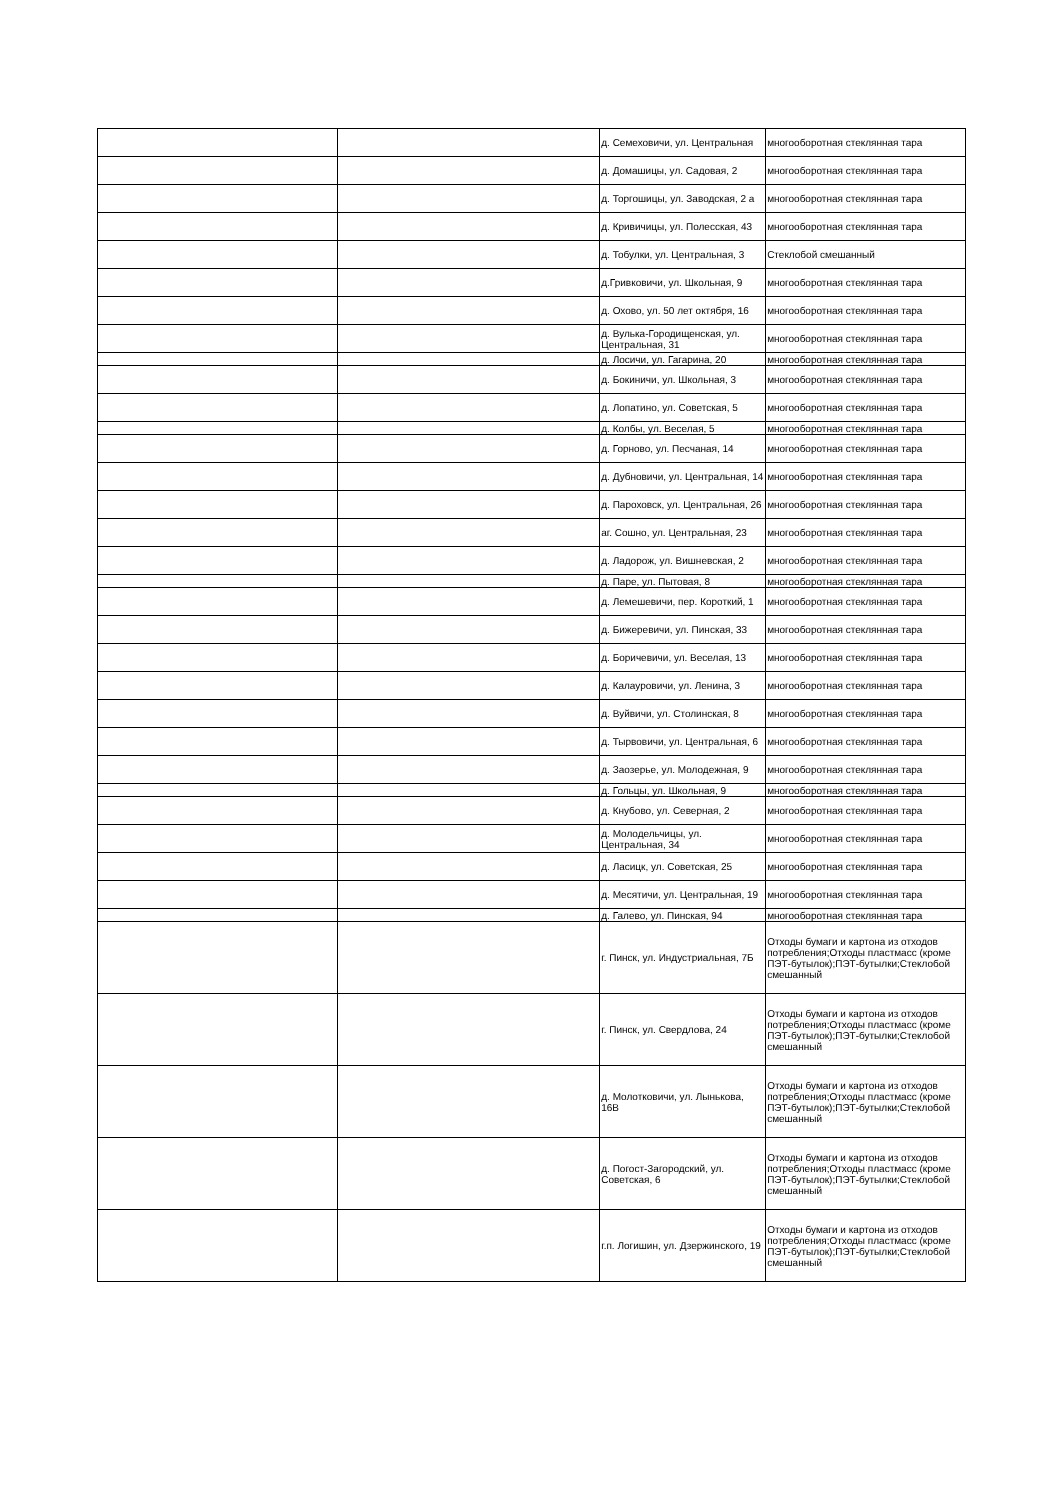| | | д. Семеховичи, ул. Центральная | многооборотная стеклянная тара |
| | | д. Домашицы, ул. Садовая, 2 | многооборотная стеклянная тара |
| | | д. Торгошицы, ул. Заводская, 2 а | многооборотная стеклянная тара |
| | | д. Кривичицы, ул. Полесская, 43 | многооборотная стеклянная тара |
| | | д. Тобулки, ул. Центральная, 3 | Стеклобой смешанный |
| | | д.Гривковичи, ул. Школьная, 9 | многооборотная стеклянная тара |
| | | д. Охово, ул. 50 лет октября, 16 | многооборотная стеклянная тара |
| | | д. Вулька-Городищенская, ул. Центральная, 31 | многооборотная стеклянная тара |
| | | д. Лосичи, ул. Гагарина, 20 | многооборотная стеклянная тара |
| | | д. Бокиничи, ул. Школьная, 3 | многооборотная стеклянная тара |
| | | д. Лопатино, ул. Советская, 5 | многооборотная стеклянная тара |
| | | д. Колбы, ул. Веселая, 5 | многооборотная стеклянная тара |
| | | д. Горново, ул. Песчаная, 14 | многооборотная стеклянная тара |
| | | д. Дубновичи, ул. Центральная, 14 | многооборотная стеклянная тара |
| | | д. Пароховск, ул. Центральная, 26 | многооборотная стеклянная тара |
| | | аг. Сошно, ул. Центральная, 23 | многооборотная стеклянная тара |
| | | д. Ладорож, ул. Вишневская, 2 | многооборотная стеклянная тара |
| | | д. Паре, ул. Пытовая, 8 | многооборотная стеклянная тара |
| | | д. Лемешевичи, пер. Короткий, 1 | многооборотная стеклянная тара |
| | | д. Бижеревичи, ул. Пинская, 33 | многооборотная стеклянная тара |
| | | д. Боричевичи, ул. Веселая, 13 | многооборотная стеклянная тара |
| | | д. Калауровичи, ул. Ленина, 3 | многооборотная стеклянная тара |
| | | д. Вуйвичи, ул. Столинская, 8 | многооборотная стеклянная тара |
| | | д. Тырвовичи, ул. Центральная, 6 | многооборотная стеклянная тара |
| | | д. Заозерье, ул. Молодежная, 9 | многооборотная стеклянная тара |
| | | д. Гольцы, ул. Школьная, 9 | многооборотная стеклянная тара |
| | | д. Кнубово, ул. Северная, 2 | многооборотная стеклянная тара |
| | | д. Молодельчицы, ул. Центральная, 34 | многооборотная стеклянная тара |
| | | д. Ласицк, ул. Советская, 25 | многооборотная стеклянная тара |
| | | д. Месятичи, ул. Центральная, 19 | многооборотная стеклянная тара |
| | | д. Галево, ул. Пинская, 94 | многооборотная стеклянная тара |
| | | г. Пинск, ул. Индустриальная, 7Б | Отходы бумаги и картона из отходов потребления;Отходы пластмасс (кроме ПЭТ-бутылок);ПЭТ-бутылки;Стеклобой смешанный |
| | | г. Пинск, ул. Свердлова, 24 | Отходы бумаги и картона из отходов потребления;Отходы пластмасс (кроме ПЭТ-бутылок);ПЭТ-бутылки;Стеклобой смешанный |
| | | д. Молотковичи, ул. Лынькова, 16В | Отходы бумаги и картона из отходов потребления;Отходы пластмасс (кроме ПЭТ-бутылок);ПЭТ-бутылки;Стеклобой смешанный |
| | | д. Погост-Загородский, ул. Советская, 6 | Отходы бумаги и картона из отходов потребления;Отходы пластмасс (кроме ПЭТ-бутылок);ПЭТ-бутылки;Стеклобой смешанный |
| | | г.п. Логишин, ул. Дзержинского, 19 | Отходы бумаги и картона из отходов потребления;Отходы пластмасс (кроме ПЭТ-бутылок);ПЭТ-бутылки;Стеклобой смешанный |